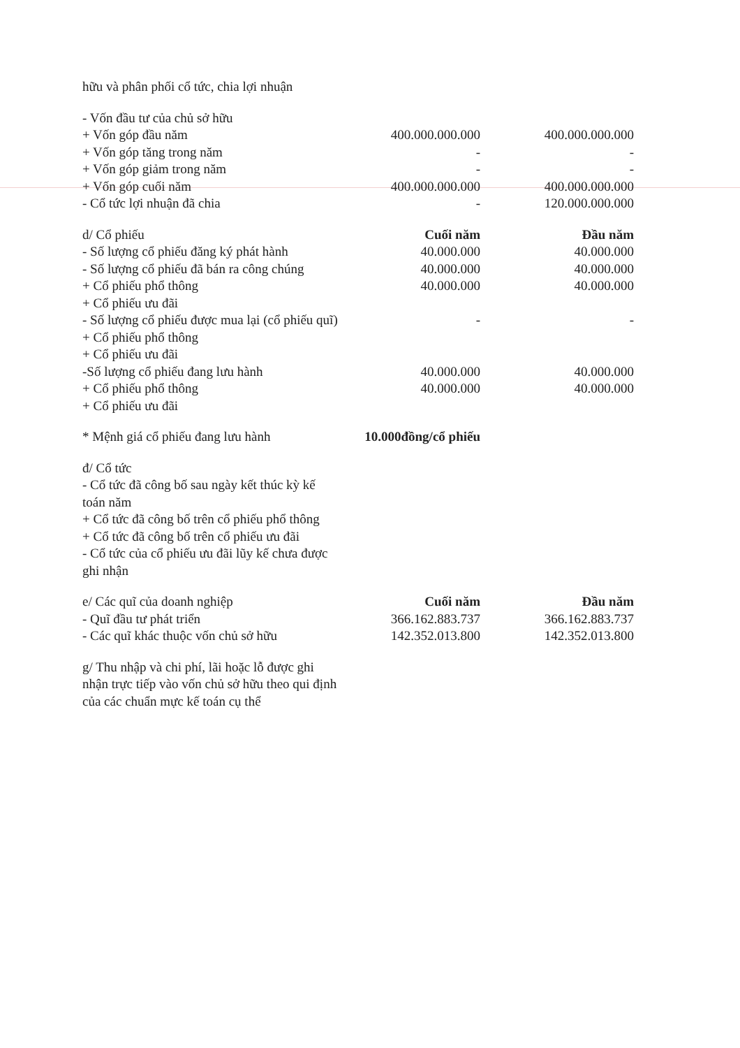| hữu và phân phối cổ tức, chia lợi nhuận | | | |
| - Vốn đầu tư của chủ sở hữu | | | |
| + Vốn góp đầu năm | 400.000.000.000 | | 400.000.000.000 |
| + Vốn góp tăng trong năm | - | | - |
| + Vốn góp giảm trong năm | - | | - |
| + Vốn góp cuối năm | 400.000.000.000 | | 400.000.000.000 |
| - Cổ tức lợi nhuận đã chia | - | | 120.000.000.000 |
| d/ Cổ phiếu | Cuối năm | | Đầu năm |
| - Số lượng cổ phiếu đăng ký phát hành | 40.000.000 | | 40.000.000 |
| - Số lượng cổ phiếu đã bán ra công chúng | 40.000.000 | | 40.000.000 |
| + Cổ phiếu phổ thông | 40.000.000 | | 40.000.000 |
| + Cổ phiếu ưu đãi | | | |
| - Số lượng cổ phiếu được mua lại (cổ phiếu quĩ) | - | | - |
| + Cổ phiếu phổ thông | | | |
| + Cổ phiếu ưu đãi | | | |
| -Số lượng cổ phiếu đang lưu hành | 40.000.000 | | 40.000.000 |
| + Cổ phiếu phổ thông | 40.000.000 | | 40.000.000 |
| + Cổ phiếu ưu đãi | | | |
| * Mệnh giá cổ phiếu đang lưu hành | 10.000đồng/cổ phiếu | | |
| đ/ Cổ tức | | | |
| - Cổ tức đã công bố sau ngày kết thúc kỳ kế toán năm | | | |
| + Cổ tức đã công bố trên cổ phiếu phổ thông | | | |
| + Cổ tức đã công bố trên cổ phiếu ưu đãi | | | |
| - Cổ tức của cổ phiếu ưu đãi lũy kế chưa được ghi nhận | | | |
| e/ Các quĩ của doanh nghiệp | Cuối năm | | Đầu năm |
| - Quĩ đầu tư phát triển | 366.162.883.737 | | 366.162.883.737 |
| - Các quĩ khác thuộc vốn chủ sở hữu | 142.352.013.800 | | 142.352.013.800 |
| g/ Thu nhập và chi phí, lãi hoặc lỗ được ghi nhận trực tiếp vào vốn chủ sở hữu theo qui định của các chuẩn mực kế toán cụ thể | | | |